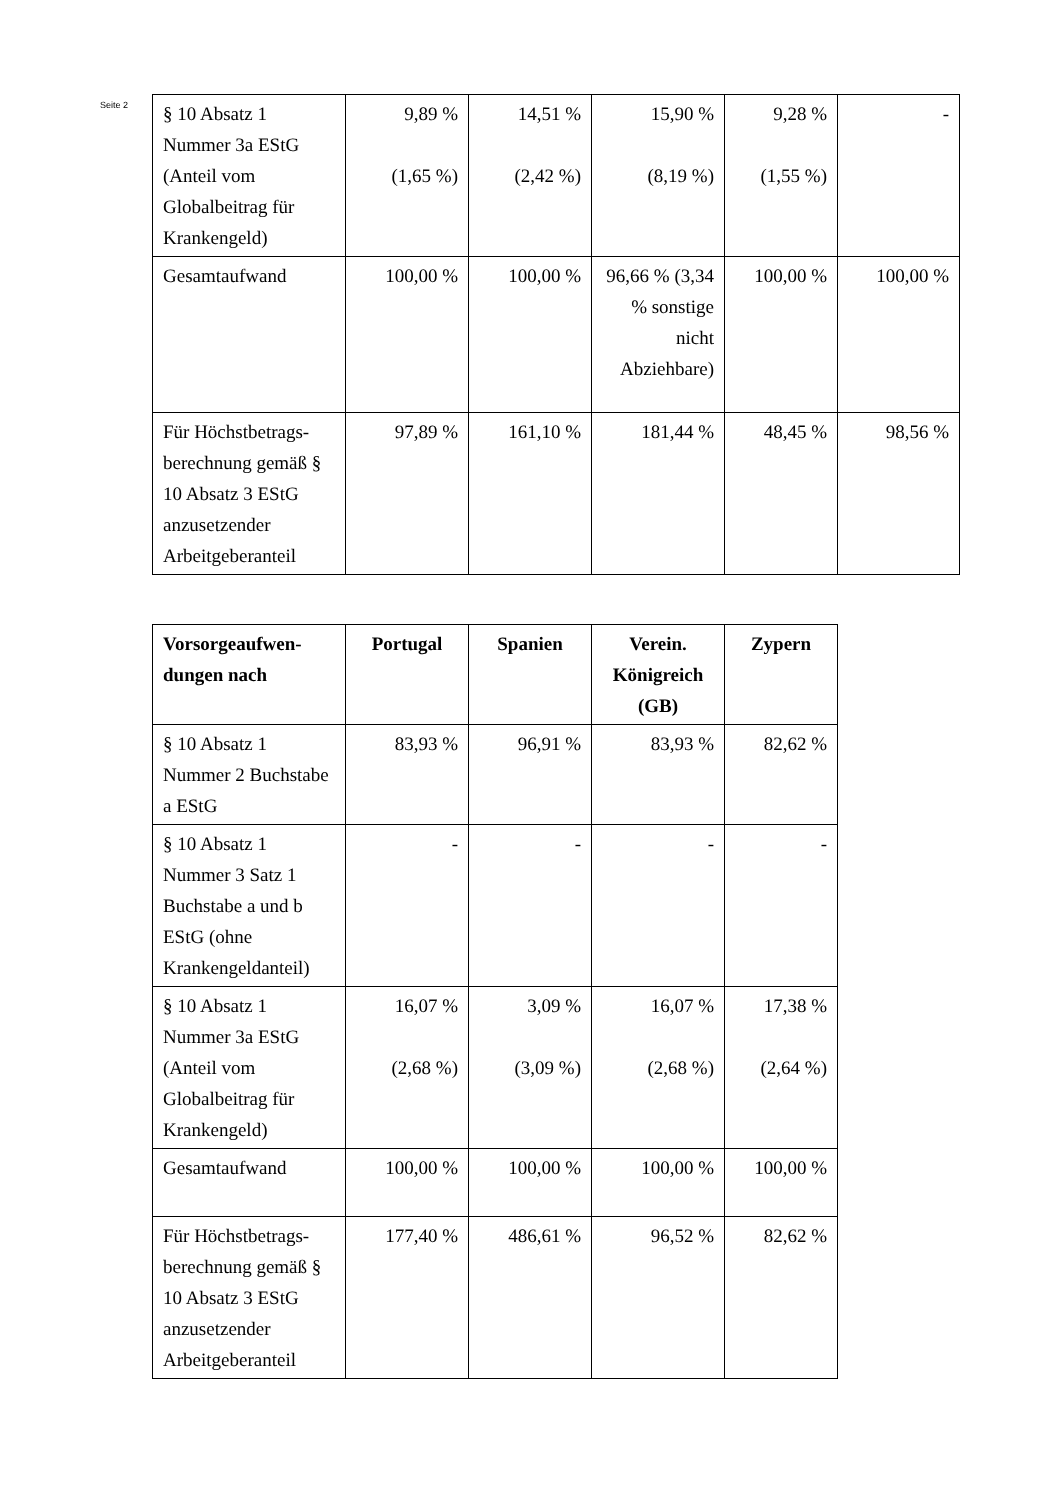Seite 2
| § 10 Absatz 1 Nummer 3a EStG (Anteil vom Globalbeitrag für Krankengeld) | 9,89 % (1,65 %) | 14,51 % (2,42 %) | 15,90 % (8,19 %) | 9,28 % (1,55 %) | - |
| Gesamtaufwand | 100,00 % | 100,00 % | 96,66 % (3,34 % sonstige nicht Abziehbare) | 100,00 % | 100,00 % |
| Für Höchstbetrags-berechnung gemäß § 10 Absatz 3 EStG anzusetzender Arbeitgeberanteil | 97,89 % | 161,10 % | 181,44 % | 48,45 % | 98,56 % |
| Vorsorgeaufwen-dungen nach | Portugal | Spanien | Verein. Königreich (GB) | Zypern |
| --- | --- | --- | --- | --- |
| § 10 Absatz 1 Nummer 2 Buchstabe a EStG | 83,93 % | 96,91 % | 83,93 % | 82,62 % |
| § 10 Absatz 1 Nummer 3 Satz 1 Buchstabe a und b EStG (ohne Krankengeldanteil) | - | - | - | - |
| § 10 Absatz 1 Nummer 3a EStG (Anteil vom Globalbeitrag für Krankengeld) | 16,07 % (2,68 %) | 3,09 % (3,09 %) | 16,07 % (2,68 %) | 17,38 % (2,64 %) |
| Gesamtaufwand | 100,00 % | 100,00 % | 100,00 % | 100,00 % |
| Für Höchstbetrags-berechnung gemäß § 10 Absatz 3 EStG anzusetzender Arbeitgeberanteil | 177,40 % | 486,61 % | 96,52 % | 82,62 % |